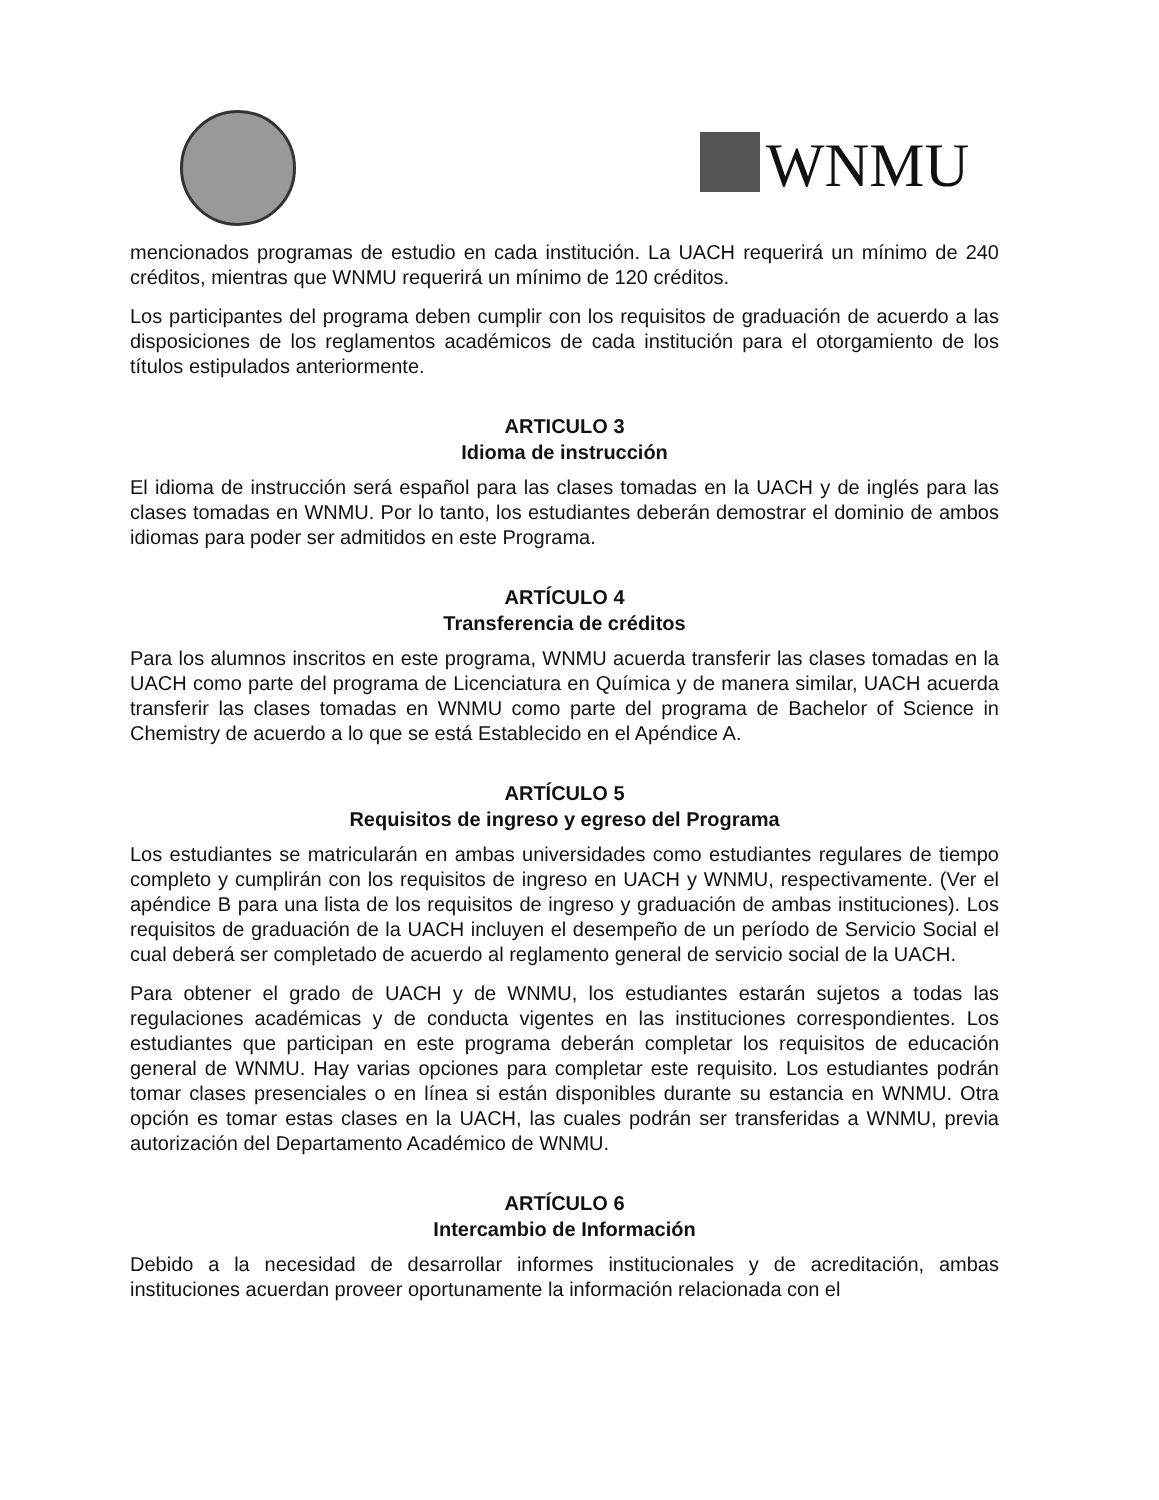WNMU
mencionados programas de estudio en cada institución. La UACH requerirá un mínimo de 240 créditos, mientras que WNMU requerirá un mínimo de 120 créditos.
Los participantes del programa deben cumplir con los requisitos de graduación de acuerdo a las disposiciones de los reglamentos académicos de cada institución para el otorgamiento de los títulos estipulados anteriormente.
ARTICULO 3
Idioma de instrucción
El idioma de instrucción será español para las clases tomadas en la UACH y de inglés para las clases tomadas en WNMU. Por lo tanto, los estudiantes deberán demostrar el dominio de ambos idiomas para poder ser admitidos en este Programa.
ARTÍCULO 4
Transferencia de créditos
Para los alumnos inscritos en este programa, WNMU acuerda transferir las clases tomadas en la UACH como parte del programa de Licenciatura en Química y de manera similar, UACH acuerda transferir las clases tomadas en WNMU como parte del programa de Bachelor of Science in Chemistry de acuerdo a lo que se está Establecido en el Apéndice A.
ARTÍCULO 5
Requisitos de ingreso y egreso del Programa
Los estudiantes se matricularán en ambas universidades como estudiantes regulares de tiempo completo y cumplirán con los requisitos de ingreso en UACH y WNMU, respectivamente. (Ver el apéndice B para una lista de los requisitos de ingreso y graduación de ambas instituciones). Los requisitos de graduación de la UACH incluyen el desempeño de un período de Servicio Social el cual deberá ser completado de acuerdo al reglamento general de servicio social de la UACH.
Para obtener el grado de UACH y de WNMU, los estudiantes estarán sujetos a todas las regulaciones académicas y de conducta vigentes en las instituciones correspondientes. Los estudiantes que participan en este programa deberán completar los requisitos de educación general de WNMU. Hay varias opciones para completar este requisito. Los estudiantes podrán tomar clases presenciales o en línea si están disponibles durante su estancia en WNMU. Otra opción es tomar estas clases en la UACH, las cuales podrán ser transferidas a WNMU, previa autorización del Departamento Académico de WNMU.
ARTÍCULO 6
Intercambio de Información
Debido a la necesidad de desarrollar informes institucionales y de acreditación, ambas instituciones acuerdan proveer oportunamente la información relacionada con el